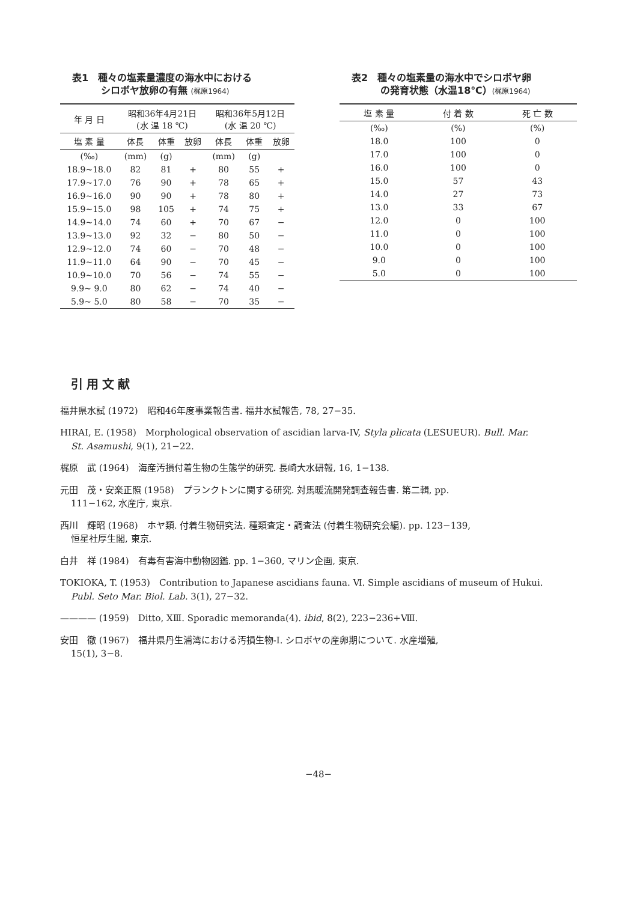表1　種々の塩素量濃度の海水中における
　　　シロボヤ放卵の有無 (梶原1964)
| 年 月 日 | 昭和36年4月21日 (水 温 18 ℃) | | | 昭和36年5月12日 (水 温 20 ℃) | | |
| --- | --- | --- | --- | --- | --- | --- |
| 塩 素 量 | 体長 | 体重 | 放卵 | 体長 | 体重 | 放卵 |
| (‰) | (mm) | (g) | | (mm) | (g) | |
| 18.9~18.0 | 82 | 81 | + | 80 | 55 | + |
| 17.9~17.0 | 76 | 90 | + | 78 | 65 | + |
| 16.9~16.0 | 90 | 90 | + | 78 | 80 | + |
| 15.9~15.0 | 98 | 105 | + | 74 | 75 | + |
| 14.9~14.0 | 74 | 60 | + | 70 | 67 | − |
| 13.9~13.0 | 92 | 32 | − | 80 | 50 | − |
| 12.9~12.0 | 74 | 60 | − | 70 | 48 | − |
| 11.9~11.0 | 64 | 90 | − | 70 | 45 | − |
| 10.9~10.0 | 70 | 56 | − | 74 | 55 | − |
| 9.9~ 9.0 | 80 | 62 | − | 74 | 40 | − |
| 5.9~ 5.0 | 80 | 58 | − | 70 | 35 | − |
表2　種々の塩素量の海水中でシロボヤ卵
　　　の発育状態（水温18℃）(梶原1964)
| 塩 素 量 | 付 着 数 | 死 亡 数 |
| --- | --- | --- |
| (‰) | (%) | (%) |
| 18.0 | 100 | 0 |
| 17.0 | 100 | 0 |
| 16.0 | 100 | 0 |
| 15.0 | 57 | 43 |
| 14.0 | 27 | 73 |
| 13.0 | 33 | 67 |
| 12.0 | 0 | 100 |
| 11.0 | 0 | 100 |
| 10.0 | 0 | 100 |
| 9.0 | 0 | 100 |
| 5.0 | 0 | 100 |
引用文献
福井県水試 (1972)　昭和46年度事業報告書. 福井水試報告, 78, 27−35.
HIRAI, E. (1958)　Morphological observation of ascidian larva-IV, Styla plicata (LESUEUR). Bull. Mar.
St. Asamushi, 9(1), 21−22.
梶原　武 (1964)　海産汚損付着生物の生態学的研究. 長崎大水研報, 16, 1−138.
元田　茂・安楽正照 (1958)　プランクトンに関する研究. 対馬暖流開発調査報告書. 第二輯, pp.
111−162, 水産庁, 東京.
西川　輝昭 (1968)　ホヤ類. 付着生物研究法. 種類査定・調査法 (付着生物研究会編). pp. 123−139,
恒星社厚生閣, 東京.
白井　祥 (1984)　有毒有害海中動物図鑑. pp. 1−360, マリン企画, 東京.
TOKIOKA, T. (1953)　Contribution to Japanese ascidians fauna. Ⅵ. Simple ascidians of museum of Hukui.
Publ. Seto Mar. Biol. Lab. 3(1), 27−32.
———— (1959)　Ditto, XⅢ. Sporadic memoranda(4). ibid, 8(2), 223−236+Ⅷ.
安田　徹 (1967)　福井県丹生浦湾における汚損生物-Ⅰ. シロボヤの産卵期について. 水産増殖,
15(1), 3−8.
−48−